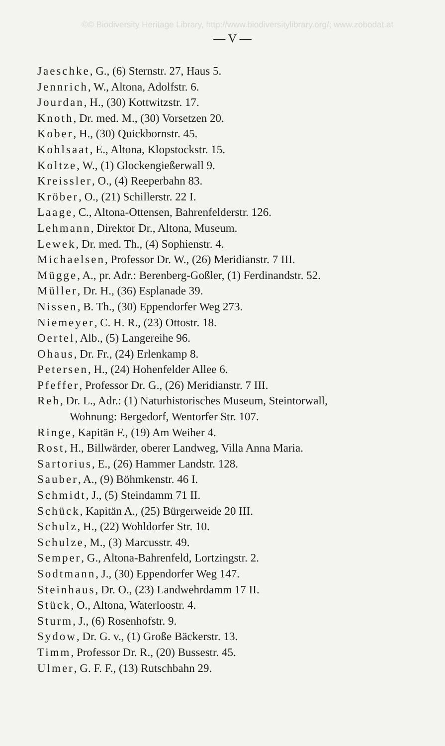©© Biodiversity Heritage Library, http://www.biodiversitylibrary.org/; www.zobodat.at
— V —
Jaeschke, G., (6) Sternstr. 27, Haus 5.
Jennrich, W., Altona, Adolfstr. 6.
Jourdan, H., (30) Kottwitzstr. 17.
Knoth, Dr. med. M., (30) Vorsetzen 20.
Kober, H., (30) Quickbornstr. 45.
Kohlsaat, E., Altona, Klopstockstr. 15.
Koltze, W., (1) Glockengießerwall 9.
Kreissler, O., (4) Reeperbahn 83.
Kröber, O., (21) Schillerstr. 22 I.
Laage, C., Altona-Ottensen, Bahrenfelderstr. 126.
Lehmann, Direktor Dr., Altona, Museum.
Lewek, Dr. med. Th., (4) Sophienstr. 4.
Michaelsen, Professor Dr. W., (26) Meridianstr. 7 III.
Mügge, A., pr. Adr.: Berenberg-Goßler, (1) Ferdinandstr. 52.
Müller, Dr. H., (36) Esplanade 39.
Nissen, B. Th., (30) Eppendorfer Weg 273.
Niemeyer, C. H. R., (23) Ottostr. 18.
Oertel, Alb., (5) Langereihe 96.
Ohaus, Dr. Fr., (24) Erlenkamp 8.
Petersen, H., (24) Hohenfelder Allee 6.
Pfeffer, Professor Dr. G., (26) Meridianstr. 7 III.
Reh, Dr. L., Adr.: (1) Naturhistorisches Museum, Steintorwall,
Wohnung: Bergedorf, Wentorfer Str. 107.
Ringe, Kapitän F., (19) Am Weiher 4.
Rost, H., Billwärder, oberer Landweg, Villa Anna Maria.
Sartorius, E., (26) Hammer Landstr. 128.
Sauber, A., (9) Böhmkenstr. 46 I.
Schmidt, J., (5) Steindamm 71 II.
Schück, Kapitän A., (25) Bürgerweide 20 III.
Schulz, H., (22) Wohldorfer Str. 10.
Schulze, M., (3) Marcusstr. 49.
Semper, G., Altona-Bahrenfeld, Lortzingstr. 2.
Sodtmann, J., (30) Eppendorfer Weg 147.
Steinhaus, Dr. O., (23) Landwehrdamm 17 II.
Stück, O., Altona, Waterloostr. 4.
Sturm, J., (6) Rosenhofstr. 9.
Sydow, Dr. G. v., (1) Große Bäckerstr. 13.
Timm, Professor Dr. R., (20) Bussestr. 45.
Ulmer, G. F. F., (13) Rutschbahn 29.